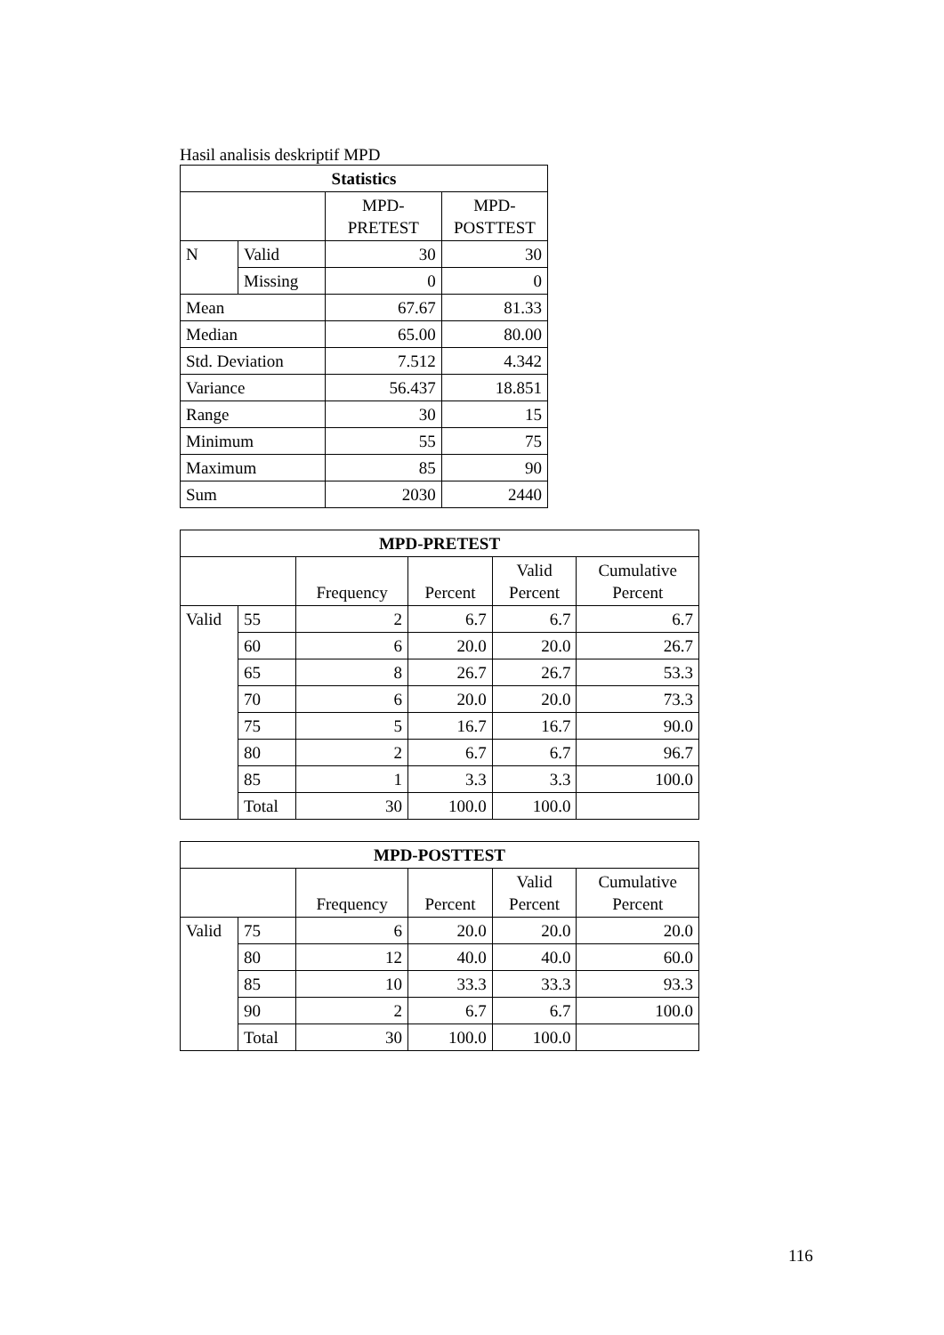Hasil analisis deskriptif MPD
| Statistics | | | |
| --- | --- | --- | --- |
| | | MPD- PRETEST | MPD- POSTTEST |
| N | Valid | 30 | 30 |
| | Missing | 0 | 0 |
| Mean | | 67.67 | 81.33 |
| Median | | 65.00 | 80.00 |
| Std. Deviation | | 7.512 | 4.342 |
| Variance | | 56.437 | 18.851 |
| Range | | 30 | 15 |
| Minimum | | 55 | 75 |
| Maximum | | 85 | 90 |
| Sum | | 2030 | 2440 |
| MPD-PRETEST | | | | | |
| --- | --- | --- | --- | --- | --- |
| | | Frequency | Percent | Valid Percent | Cumulative Percent |
| Valid | 55 | 2 | 6.7 | 6.7 | 6.7 |
| | 60 | 6 | 20.0 | 20.0 | 26.7 |
| | 65 | 8 | 26.7 | 26.7 | 53.3 |
| | 70 | 6 | 20.0 | 20.0 | 73.3 |
| | 75 | 5 | 16.7 | 16.7 | 90.0 |
| | 80 | 2 | 6.7 | 6.7 | 96.7 |
| | 85 | 1 | 3.3 | 3.3 | 100.0 |
| | Total | 30 | 100.0 | 100.0 | |
| MPD-POSTTEST | | | | | |
| --- | --- | --- | --- | --- | --- |
| | | Frequency | Percent | Valid Percent | Cumulative Percent |
| Valid | 75 | 6 | 20.0 | 20.0 | 20.0 |
| | 80 | 12 | 40.0 | 40.0 | 60.0 |
| | 85 | 10 | 33.3 | 33.3 | 93.3 |
| | 90 | 2 | 6.7 | 6.7 | 100.0 |
| | Total | 30 | 100.0 | 100.0 | |
116